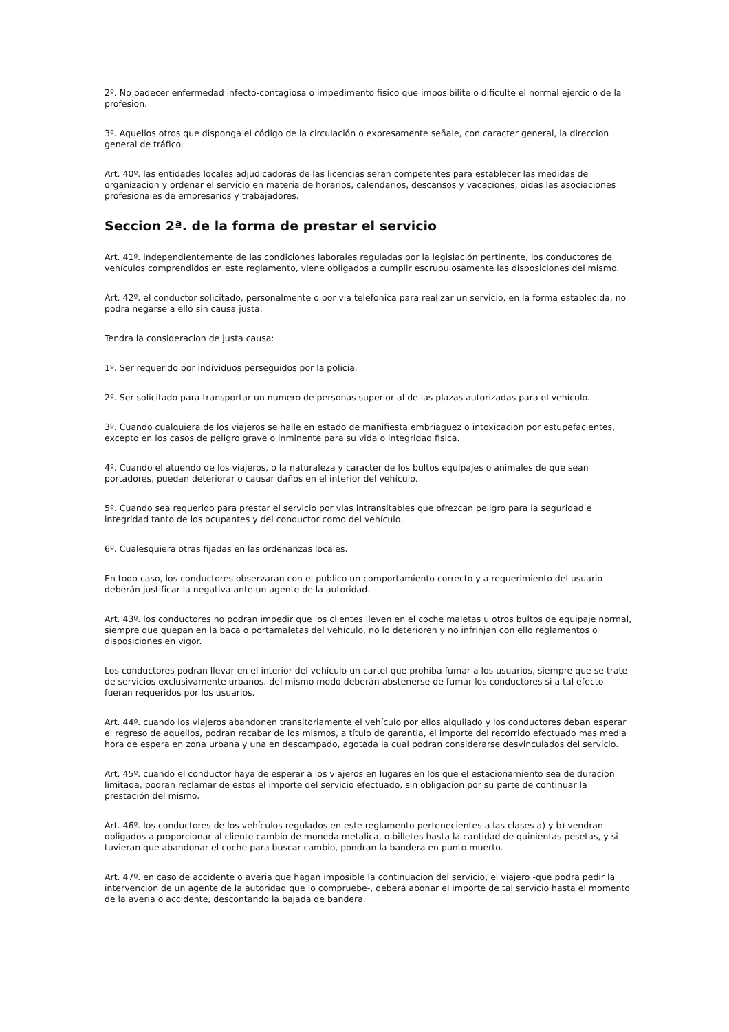2º. No padecer enfermedad infecto-contagiosa o impedimento fisico que imposibilite o dificulte el normal ejercicio de la profesion.
3º. Aquellos otros que disponga el código de la circulación o expresamente señale, con caracter general, la direccion general de tráfico.
Art. 40º. las entidades locales adjudicadoras de las licencias seran competentes para establecer las medidas de organizacion y ordenar el servicio en materia de horarios, calendarios, descansos y vacaciones, oidas las asociaciones profesionales de empresarios y trabajadores.
Seccion 2ª. de la forma de prestar el servicio
Art. 41º. independientemente de las condiciones laborales reguladas por la legislación pertinente, los conductores de vehículos comprendidos en este reglamento, viene obligados a cumplir escrupulosamente las disposiciones del mismo.
Art. 42º. el conductor solicitado, personalmente o por via telefonica para realizar un servicio, en la forma establecida, no podra negarse a ello sin causa justa.
Tendra la consideracion de justa causa:
1º. Ser requerido por individuos perseguidos por la policia.
2º. Ser solicitado para transportar un numero de personas superior al de las plazas autorizadas para el vehículo.
3º. Cuando cualquiera de los viajeros se halle en estado de manifiesta embriaguez o intoxicacion por estupefacientes, excepto en los casos de peligro grave o inminente para su vida o integridad fisica.
4º. Cuando el atuendo de los viajeros, o la naturaleza y caracter de los bultos equipajes o animales de que sean portadores, puedan deteriorar o causar daños en el interior del vehículo.
5º. Cuando sea requerido para prestar el servicio por vias intransitables que ofrezcan peligro para la seguridad e integridad tanto de los ocupantes y del conductor como del vehículo.
6º. Cualesquiera otras fijadas en las ordenanzas locales.
En todo caso, los conductores observaran con el publico un comportamiento correcto y a requerimiento del usuario deberán justificar la negativa ante un agente de la autoridad.
Art. 43º. los conductores no podran impedir que los clientes lleven en el coche maletas u otros bultos de equipaje normal, siempre que quepan en la baca o portamaletas del vehículo, no lo deterioren y no infrinjan con ello reglamentos o disposiciones en vigor.
Los conductores podran llevar en el interior del vehículo un cartel que prohiba fumar a los usuarios, siempre que se trate de servicios exclusivamente urbanos. del mismo modo deberán abstenerse de fumar los conductores si a tal efecto fueran requeridos por los usuarios.
Art. 44º. cuando los viajeros abandonen transitoriamente el vehículo por ellos alquilado y los conductores deban esperar el regreso de aquellos, podran recabar de los mismos, a título de garantia, el importe del recorrido efectuado mas media hora de espera en zona urbana y una en descampado, agotada la cual podran considerarse desvinculados del servicio.
Art. 45º. cuando el conductor haya de esperar a los viajeros en lugares en los que el estacionamiento sea de duracion limitada, podran reclamar de estos el importe del servicio efectuado, sin obligacion por su parte de continuar la prestación del mismo.
Art. 46º. los conductores de los vehículos regulados en este reglamento pertenecientes a las clases a) y b) vendran obligados a proporcionar al cliente cambio de moneda metalica, o billetes hasta la cantidad de quinientas pesetas, y si tuvieran que abandonar el coche para buscar cambio, pondran la bandera en punto muerto.
Art. 47º. en caso de accidente o averia que hagan imposible la continuacion del servicio, el viajero -que podra pedir la intervencion de un agente de la autoridad que lo compruebe-, deberá abonar el importe de tal servicio hasta el momento de la averia o accidente, descontando la bajada de bandera.